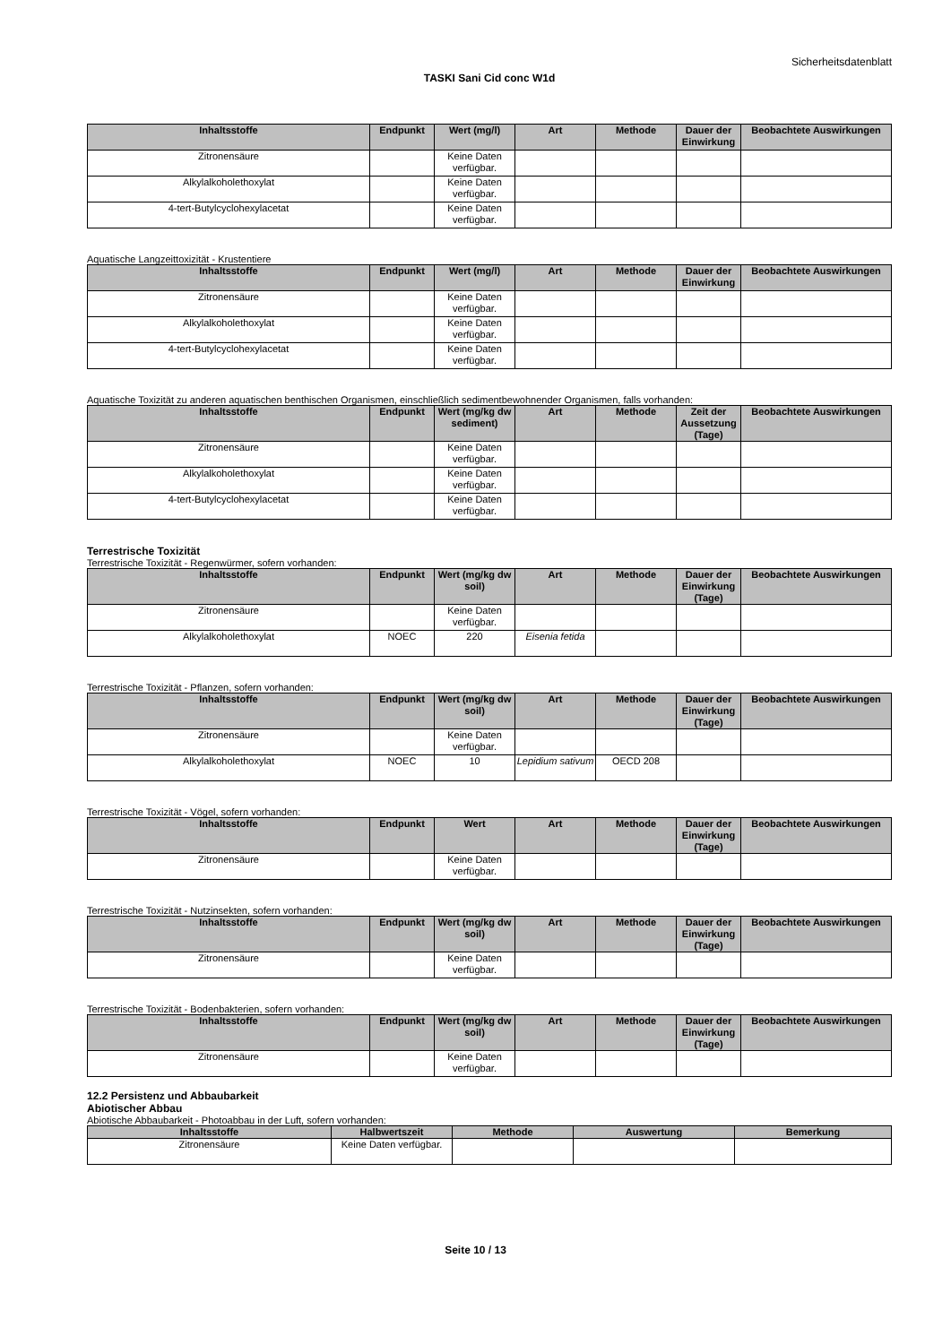Sicherheitsdatenblatt
TASKI Sani Cid conc W1d
| Inhaltsstoffe | Endpunkt | Wert (mg/l) | Art | Methode | Dauer der Einwirkung | Beobachtete Auswirkungen |
| --- | --- | --- | --- | --- | --- | --- |
| Zitronensäure | | Keine Daten verfügbar. | | | | |
| Alkylalkoholethoxylat | | Keine Daten verfügbar. | | | | |
| 4-tert-Butylcyclohexylacetat | | Keine Daten verfügbar. | | | | |
Aquatische Langzeittoxizität - Krustentiere
| Inhaltsstoffe | Endpunkt | Wert (mg/l) | Art | Methode | Dauer der Einwirkung | Beobachtete Auswirkungen |
| --- | --- | --- | --- | --- | --- | --- |
| Zitronensäure | | Keine Daten verfügbar. | | | | |
| Alkylalkoholethoxylat | | Keine Daten verfügbar. | | | | |
| 4-tert-Butylcyclohexylacetat | | Keine Daten verfügbar. | | | | |
Aquatische Toxizität zu anderen aquatischen benthischen Organismen, einschließlich sedimentbewohnender Organismen, falls vorhanden:
| Inhaltsstoffe | Endpunkt | Wert (mg/kg dw sediment) | Art | Methode | Zeit der Aussetzung (Tage) | Beobachtete Auswirkungen |
| --- | --- | --- | --- | --- | --- | --- |
| Zitronensäure | | Keine Daten verfügbar. | | | | |
| Alkylalkoholethoxylat | | Keine Daten verfügbar. | | | | |
| 4-tert-Butylcyclohexylacetat | | Keine Daten verfügbar. | | | | |
Terrestrische Toxizität
Terrestrische Toxizität - Regenwürmer, sofern vorhanden:
| Inhaltsstoffe | Endpunkt | Wert (mg/kg dw soil) | Art | Methode | Dauer der Einwirkung (Tage) | Beobachtete Auswirkungen |
| --- | --- | --- | --- | --- | --- | --- |
| Zitronensäure | | Keine Daten verfügbar. | | | | |
| Alkylalkoholethoxylat | NOEC | 220 | Eisenia fetida | | | |
Terrestrische Toxizität - Pflanzen, sofern vorhanden:
| Inhaltsstoffe | Endpunkt | Wert (mg/kg dw soil) | Art | Methode | Dauer der Einwirkung (Tage) | Beobachtete Auswirkungen |
| --- | --- | --- | --- | --- | --- | --- |
| Zitronensäure | | Keine Daten verfügbar. | | | | |
| Alkylalkoholethoxylat | NOEC | 10 | Lepidium sativum | OECD 208 | | |
Terrestrische Toxizität - Vögel, sofern vorhanden:
| Inhaltsstoffe | Endpunkt | Wert | Art | Methode | Dauer der Einwirkung (Tage) | Beobachtete Auswirkungen |
| --- | --- | --- | --- | --- | --- | --- |
| Zitronensäure | | Keine Daten verfügbar. | | | | |
Terrestrische Toxizität - Nutzinsekten, sofern vorhanden:
| Inhaltsstoffe | Endpunkt | Wert (mg/kg dw soil) | Art | Methode | Dauer der Einwirkung (Tage) | Beobachtete Auswirkungen |
| --- | --- | --- | --- | --- | --- | --- |
| Zitronensäure | | Keine Daten verfügbar. | | | | |
Terrestrische Toxizität - Bodenbakterien, sofern vorhanden:
| Inhaltsstoffe | Endpunkt | Wert (mg/kg dw soil) | Art | Methode | Dauer der Einwirkung (Tage) | Beobachtete Auswirkungen |
| --- | --- | --- | --- | --- | --- | --- |
| Zitronensäure | | Keine Daten verfügbar. | | | | |
12.2 Persistenz und Abbaubarkeit
Abiotischer Abbau
Abiotische Abbaubarkeit - Photoabbau in der Luft, sofern vorhanden:
| Inhaltsstoffe | Halbwertszeit | Methode | Auswertung | Bemerkung |
| --- | --- | --- | --- | --- |
| Zitronensäure | Keine Daten verfügbar. | | | |
Seite 10 / 13